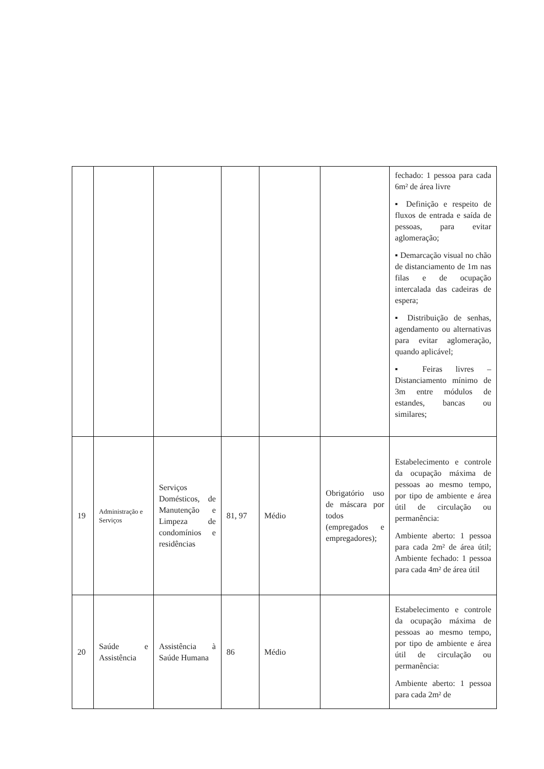| | | | | | | fechado: 1 pessoa para cada 6m² de área livre ▪ Definição e respeito de fluxos de entrada e saída de pessoas, para evitar aglomeração; ▪ Demarcação visual no chão de distanciamento de 1m nas filas e de ocupação intercalada das cadeiras de espera; ▪ Distribuição de senhas, agendamento ou alternativas para evitar aglomeração, quando aplicável; ▪ Feiras livres – Distanciamento mínimo de 3m entre módulos de estandes, bancas ou similares; |
| 19 | Administração e Serviços | Serviços Domésticos, de Manutenção e Limpeza de condomínios e residências | 81, 97 | Médio | Obrigatório uso de máscara por todos (empregados e empregadores); | Estabelecimento e controle da ocupação máxima de pessoas ao mesmo tempo, por tipo de ambiente e área útil de circulação ou permanência: Ambiente aberto: 1 pessoa para cada 2m² de área útil; Ambiente fechado: 1 pessoa para cada 4m² de área útil |
| 20 | Saúde e Assistência | Assistência à Saúde Humana | 86 | Médio | | Estabelecimento e controle da ocupação máxima de pessoas ao mesmo tempo, por tipo de ambiente e área útil de circulação ou permanência: Ambiente aberto: 1 pessoa para cada 2m² de |